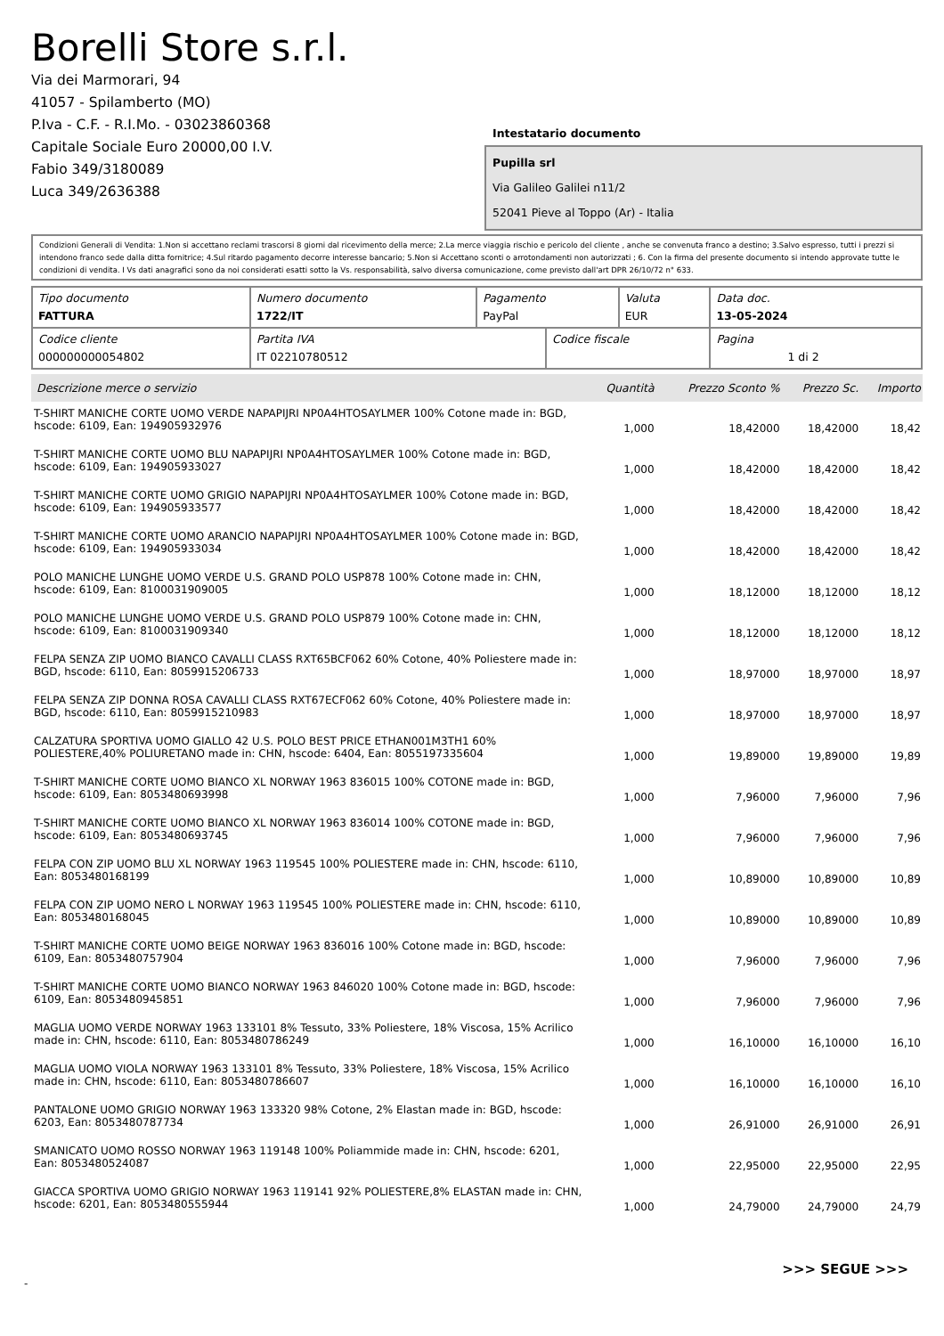Borelli Store s.r.l.
Via dei Marmorari, 94
41057 - Spilamberto (MO)
P.Iva - C.F. - R.I.Mo. - 03023860368
Capitale Sociale Euro 20000,00 I.V.
Fabio 349/3180089
Luca 349/2636388
Intestatario documento
Pupilla srl
Via Galileo Galilei n11/2
52041 Pieve al Toppo (Ar) - Italia
Condizioni Generali di Vendita: 1.Non si accettano reclami trascorsi 8 giorni dal ricevimento della merce; 2.La merce viaggia rischio e pericolo del cliente , anche se convenuta franco a destino; 3.Salvo espresso, tutti i prezzi si intendono franco sede dalla ditta fornitrice; 4.Sul ritardo pagamento decorre interesse bancario; 5.Non si Accettano sconti o arrotondamenti non autorizzati ; 6. Con la firma del presente documento si intendo approvate tutte le condizioni di vendita. I Vs dati anagrafici sono da noi considerati esatti sotto la Vs. responsabilità, salvo diversa comunicazione, come previsto dall'art DPR 26/10/72 n° 633.
| Tipo documento FATTURA | Numero documento 1722/IT | Pagamento PayPal | | Valuta EUR | Data doc. 13-05-2024 |
| Codice cliente 000000000054802 | Partita IVA IT 02210780512 | | Codice fiscale | | Pagina 1 di 2 |
| Descrizione merce o servizio | Quantità | Prezzo Sconto % | Prezzo Sc. | Importo |
| --- | --- | --- | --- | --- |
| T-SHIRT MANICHE CORTE UOMO VERDE NAPAPIJRI NP0A4HTOSAYLMER 100% Cotone made in: BGD, hscode: 6109, Ean: 194905932976 | 1,000 | 18,42000 | 18,42000 | 18,42 |
| T-SHIRT MANICHE CORTE UOMO BLU NAPAPIJRI NP0A4HTOSAYLMER 100% Cotone made in: BGD, hscode: 6109, Ean: 194905933027 | 1,000 | 18,42000 | 18,42000 | 18,42 |
| T-SHIRT MANICHE CORTE UOMO GRIGIO NAPAPIJRI NP0A4HTOSAYLMER 100% Cotone made in: BGD, hscode: 6109, Ean: 194905933577 | 1,000 | 18,42000 | 18,42000 | 18,42 |
| T-SHIRT MANICHE CORTE UOMO ARANCIO NAPAPIJRI NP0A4HTOSAYLMER 100% Cotone made in: BGD, hscode: 6109, Ean: 194905933034 | 1,000 | 18,42000 | 18,42000 | 18,42 |
| POLO MANICHE LUNGHE UOMO VERDE U.S. GRAND POLO USP878 100% Cotone made in: CHN, hscode: 6109, Ean: 8100031909005 | 1,000 | 18,12000 | 18,12000 | 18,12 |
| POLO MANICHE LUNGHE UOMO VERDE U.S. GRAND POLO USP879 100% Cotone made in: CHN, hscode: 6109, Ean: 8100031909340 | 1,000 | 18,12000 | 18,12000 | 18,12 |
| FELPA SENZA ZIP UOMO BIANCO CAVALLI CLASS RXT65BCF062 60% Cotone, 40% Poliestere made in: BGD, hscode: 6110, Ean: 8059915206733 | 1,000 | 18,97000 | 18,97000 | 18,97 |
| FELPA SENZA ZIP DONNA ROSA CAVALLI CLASS RXT67ECF062 60% Cotone, 40% Poliestere made in: BGD, hscode: 6110, Ean: 8059915210983 | 1,000 | 18,97000 | 18,97000 | 18,97 |
| CALZATURA SPORTIVA UOMO GIALLO 42 U.S. POLO BEST PRICE ETHAN001M3TH1 60% POLIESTERE,40% POLIURETANO made in: CHN, hscode: 6404, Ean: 8055197335604 | 1,000 | 19,89000 | 19,89000 | 19,89 |
| T-SHIRT MANICHE CORTE UOMO BIANCO XL NORWAY 1963 836015 100% COTONE made in: BGD, hscode: 6109, Ean: 8053480693998 | 1,000 | 7,96000 | 7,96000 | 7,96 |
| T-SHIRT MANICHE CORTE UOMO BIANCO XL NORWAY 1963 836014 100% COTONE made in: BGD, hscode: 6109, Ean: 8053480693745 | 1,000 | 7,96000 | 7,96000 | 7,96 |
| FELPA CON ZIP UOMO BLU XL NORWAY 1963 119545 100% POLIESTERE made in: CHN, hscode: 6110, Ean: 8053480168199 | 1,000 | 10,89000 | 10,89000 | 10,89 |
| FELPA CON ZIP UOMO NERO L NORWAY 1963 119545 100% POLIESTERE made in: CHN, hscode: 6110, Ean: 8053480168045 | 1,000 | 10,89000 | 10,89000 | 10,89 |
| T-SHIRT MANICHE CORTE UOMO BEIGE NORWAY 1963 836016 100% Cotone made in: BGD, hscode: 6109, Ean: 8053480757904 | 1,000 | 7,96000 | 7,96000 | 7,96 |
| T-SHIRT MANICHE CORTE UOMO BIANCO NORWAY 1963 846020 100% Cotone made in: BGD, hscode: 6109, Ean: 8053480945851 | 1,000 | 7,96000 | 7,96000 | 7,96 |
| MAGLIA UOMO VERDE NORWAY 1963 133101 8% Tessuto, 33% Poliestere, 18% Viscosa, 15% Acrilico made in: CHN, hscode: 6110, Ean: 8053480786249 | 1,000 | 16,10000 | 16,10000 | 16,10 |
| MAGLIA UOMO VIOLA NORWAY 1963 133101 8% Tessuto, 33% Poliestere, 18% Viscosa, 15% Acrilico made in: CHN, hscode: 6110, Ean: 8053480786607 | 1,000 | 16,10000 | 16,10000 | 16,10 |
| PANTALONE UOMO GRIGIO NORWAY 1963 133320 98% Cotone, 2% Elastan made in: BGD, hscode: 6203, Ean: 8053480787734 | 1,000 | 26,91000 | 26,91000 | 26,91 |
| SMANICATO UOMO ROSSO NORWAY 1963 119148 100% Poliammide made in: CHN, hscode: 6201, Ean: 8053480524087 | 1,000 | 22,95000 | 22,95000 | 22,95 |
| GIACCA SPORTIVA UOMO GRIGIO NORWAY 1963 119141 92% POLIESTERE,8% ELASTAN made in: CHN, hscode: 6201, Ean: 8053480555944 | 1,000 | 24,79000 | 24,79000 | 24,79 |
>>> SEGUE >>>
-